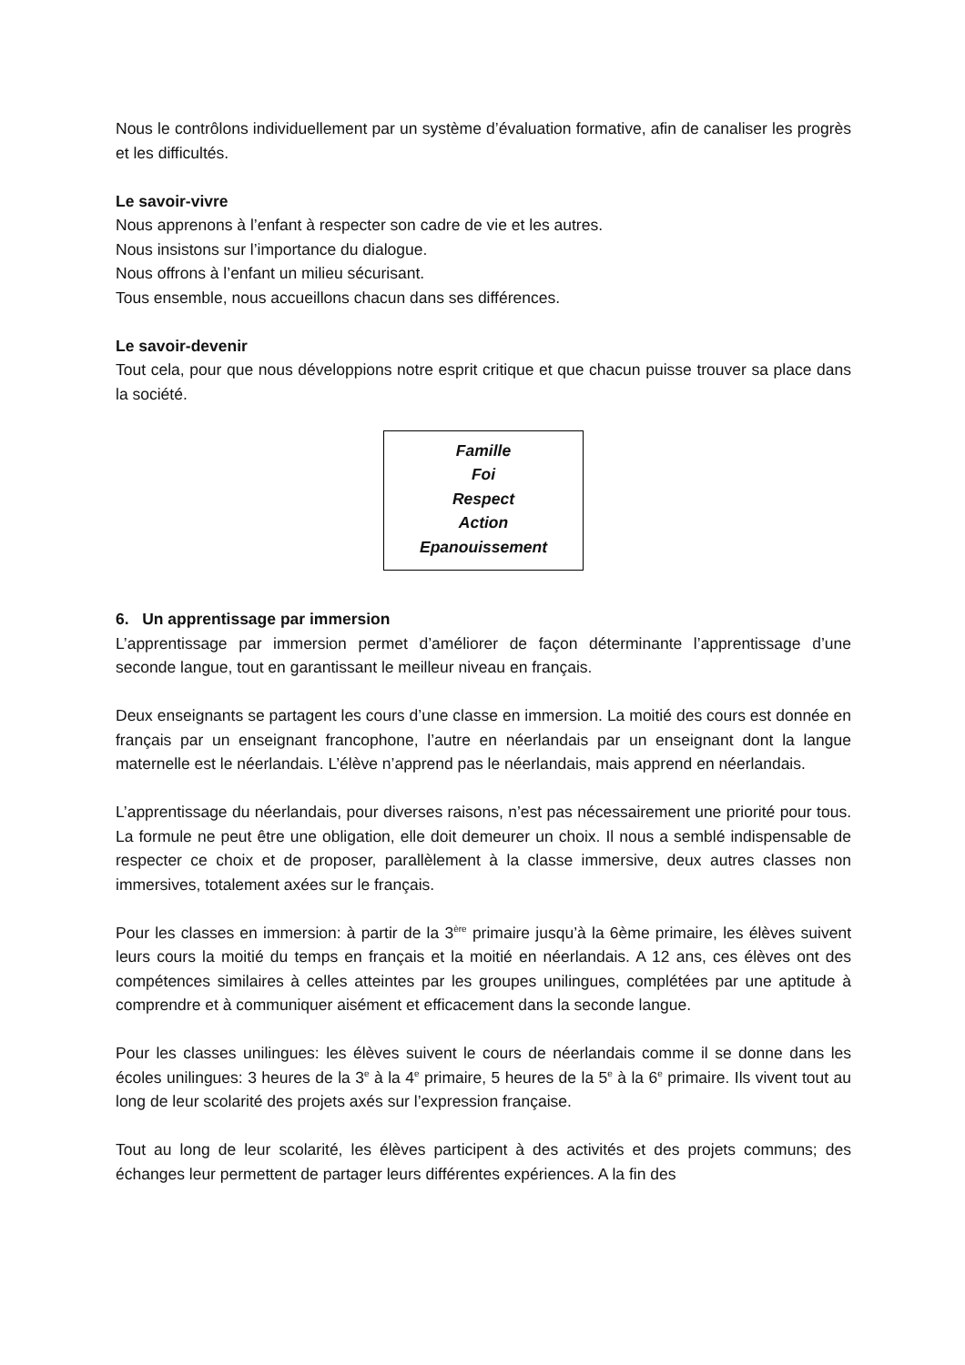Nous le contrôlons individuellement par un système d’évaluation formative, afin de canaliser les progrès et les difficultés.
Le savoir-vivre
Nous apprenons à l’enfant à respecter son cadre de vie et les autres.
Nous insistons sur l’importance du dialogue.
Nous offrons à l’enfant un milieu sécurisant.
Tous ensemble, nous accueillons chacun dans ses différences.
Le savoir-devenir
Tout cela, pour que nous développions notre esprit critique et que chacun puisse trouver sa place dans la société.
Famille
Foi
Respect
Action
Epanouissement
6. Un apprentissage par immersion
L’apprentissage par immersion permet d’améliorer de façon déterminante l’apprentissage d’une seconde langue, tout en garantissant le meilleur niveau en français.
Deux enseignants se partagent les cours d’une classe en immersion. La moitié des cours est donnée en français par un enseignant francophone, l’autre en néerlandais par un enseignant dont la langue maternelle est le néerlandais. L’élève n’apprend pas le néerlandais, mais apprend en néerlandais.
L’apprentissage du néerlandais, pour diverses raisons, n’est pas nécessairement une priorité pour tous. La formule ne peut être une obligation, elle doit demeurer un choix. Il nous a semblé indispensable de respecter ce choix et de proposer, parallèlement à la classe immersive, deux autres classes non immersives, totalement axées sur le français.
Pour les classes en immersion: à partir de la 3<sup>ère</sup> primaire jusqu’à la 6ème primaire, les élèves suivent leurs cours la moitié du temps en français et la moitié en néerlandais. A 12 ans, ces élèves ont des compétences similaires à celles atteintes par les groupes unilingues, complétées par une aptitude à comprendre et à communiquer aisément et efficacement dans la seconde langue.
Pour les classes unilingues: les élèves suivent le cours de néerlandais comme il se donne dans les écoles unilingues: 3 heures de la 3<sup>e</sup> à la 4<sup>e</sup> primaire, 5 heures de la 5<sup>e</sup> à la 6<sup>e</sup> primaire. Ils vivent tout au long de leur scolarité des projets axés sur l’expression française.
Tout au long de leur scolarité, les élèves participent à des activités et des projets communs; des échanges leur permettent de partager leurs différentes expériences. A la fin des